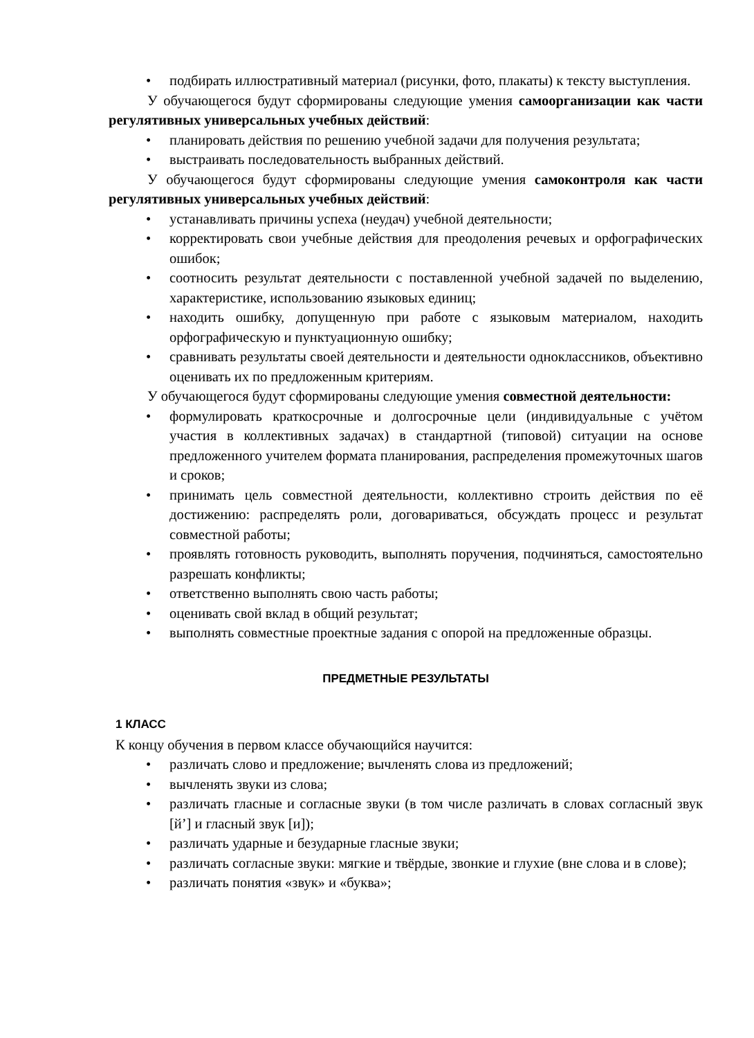• подбирать иллюстративный материал (рисунки, фото, плакаты) к тексту выступления.
У обучающегося будут сформированы следующие умения самоорганизации как части регулятивных универсальных учебных действий:
• планировать действия по решению учебной задачи для получения результата;
• выстраивать последовательность выбранных действий.
У обучающегося будут сформированы следующие умения самоконтроля как части регулятивных универсальных учебных действий:
• устанавливать причины успеха (неудач) учебной деятельности;
• корректировать свои учебные действия для преодоления речевых и орфографических ошибок;
• соотносить результат деятельности с поставленной учебной задачей по выделению, характеристике, использованию языковых единиц;
• находить ошибку, допущенную при работе с языковым материалом, находить орфографическую и пунктуационную ошибку;
• сравнивать результаты своей деятельности и деятельности одноклассников, объективно оценивать их по предложенным критериям.
У обучающегося будут сформированы следующие умения совместной деятельности:
• формулировать краткосрочные и долгосрочные цели (индивидуальные с учётом участия в коллективных задачах) в стандартной (типовой) ситуации на основе предложенного учителем формата планирования, распределения промежуточных шагов и сроков;
• принимать цель совместной деятельности, коллективно строить действия по её достижению: распределять роли, договариваться, обсуждать процесс и результат совместной работы;
• проявлять готовность руководить, выполнять поручения, подчиняться, самостоятельно разрешать конфликты;
• ответственно выполнять свою часть работы;
• оценивать свой вклад в общий результат;
• выполнять совместные проектные задания с опорой на предложенные образцы.
ПРЕДМЕТНЫЕ РЕЗУЛЬТАТЫ
1 КЛАСС
К концу обучения в первом классе обучающийся научится:
• различать слово и предложение; вычленять слова из предложений;
• вычленять звуки из слова;
• различать гласные и согласные звуки (в том числе различать в словах согласный звук [й’] и гласный звук [и]);
• различать ударные и безударные гласные звуки;
• различать согласные звуки: мягкие и твёрдые, звонкие и глухие (вне слова и в слове);
• различать понятия «звук» и «буква»;